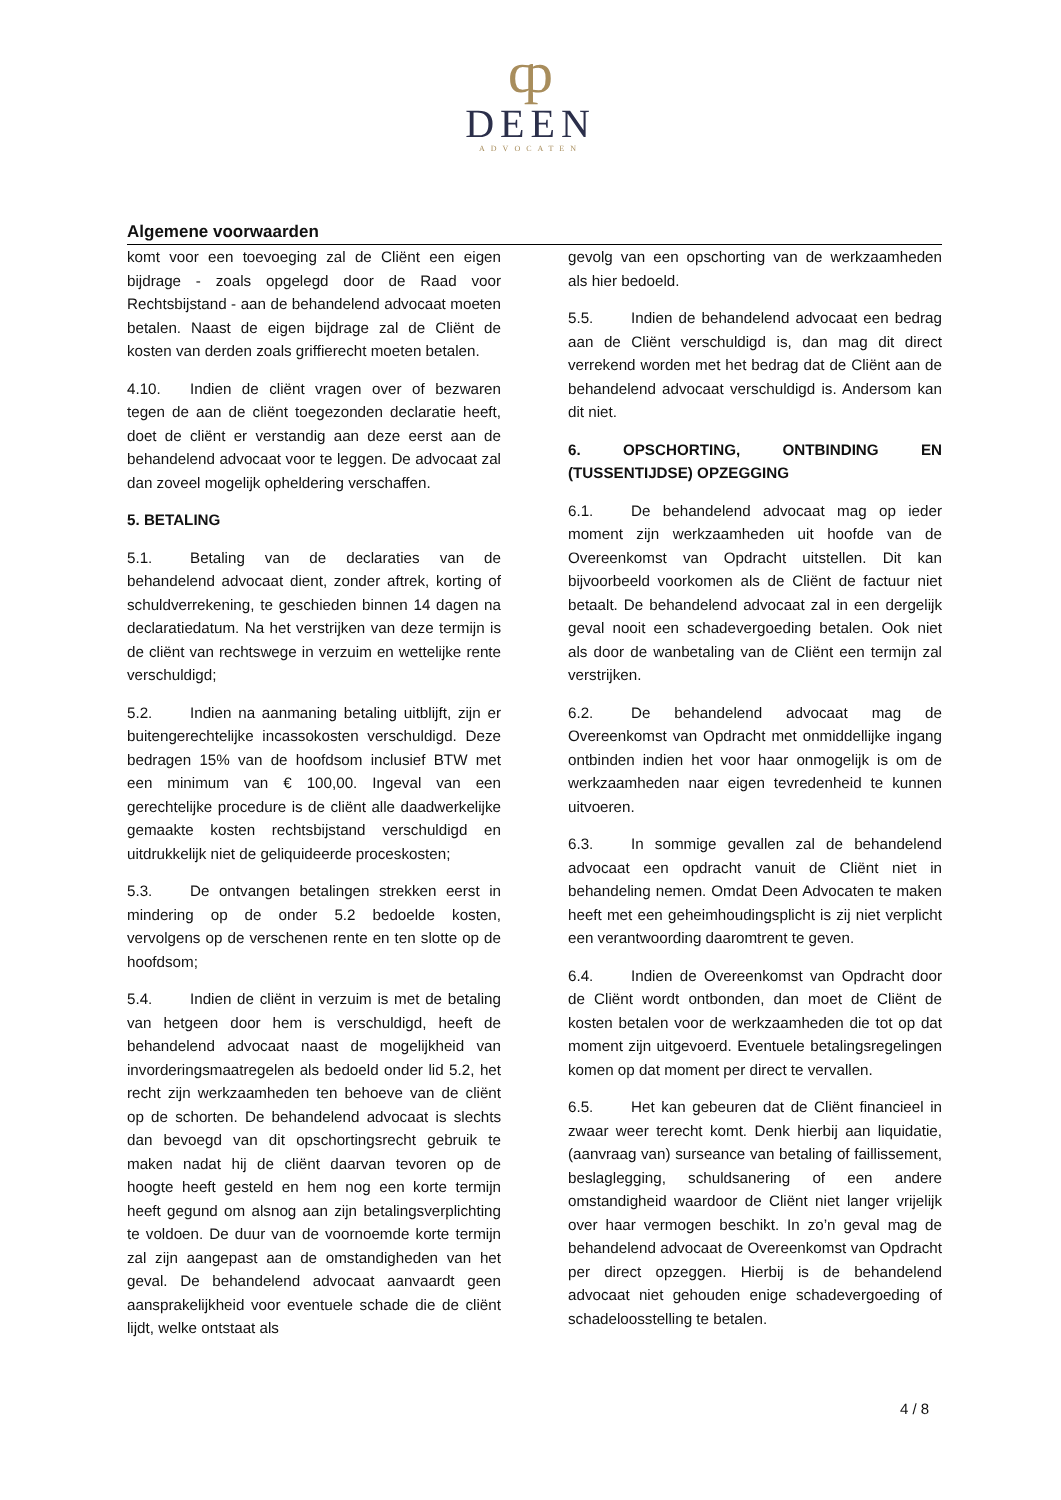ȹ
DEEN
ADVOCATEN
Algemene voorwaarden
komt voor een toevoeging zal de Cliënt een eigen bijdrage - zoals opgelegd door de Raad voor Rechtsbijstand - aan de behandelend advocaat moeten betalen. Naast de eigen bijdrage zal de Cliënt de kosten van derden zoals griffierecht moeten betalen.
4.10. Indien de cliënt vragen over of bezwaren tegen de aan de cliënt toegezonden declaratie heeft, doet de cliënt er verstandig aan deze eerst aan de behandelend advocaat voor te leggen. De advocaat zal dan zoveel mogelijk opheldering verschaffen.
5. BETALING
5.1. Betaling van de declaraties van de behandelend advocaat dient, zonder aftrek, korting of schuldverrekening, te geschieden binnen 14 dagen na declaratiedatum. Na het verstrijken van deze termijn is de cliënt van rechtswege in verzuim en wettelijke rente verschuldigd;
5.2. Indien na aanmaning betaling uitblijft, zijn er buitengerechtelijke incassokosten verschuldigd. Deze bedragen 15% van de hoofdsom inclusief BTW met een minimum van € 100,00. Ingeval van een gerechtelijke procedure is de cliënt alle daadwerkelijke gemaakte kosten rechtsbijstand verschuldigd en uitdrukkelijk niet de geliquideerde proceskosten;
5.3. De ontvangen betalingen strekken eerst in mindering op de onder 5.2 bedoelde kosten, vervolgens op de verschenen rente en ten slotte op de hoofdsom;
5.4. Indien de cliënt in verzuim is met de betaling van hetgeen door hem is verschuldigd, heeft de behandelend advocaat naast de mogelijkheid van invorderingsmaatregelen als bedoeld onder lid 5.2, het recht zijn werkzaamheden ten behoeve van de cliënt op de schorten. De behandelend advocaat is slechts dan bevoegd van dit opschortingsrecht gebruik te maken nadat hij de cliënt daarvan tevoren op de hoogte heeft gesteld en hem nog een korte termijn heeft gegund om alsnog aan zijn betalingsverplichting te voldoen. De duur van de voornoemde korte termijn zal zijn aangepast aan de omstandigheden van het geval. De behandelend advocaat aanvaardt geen aansprakelijkheid voor eventuele schade die de cliënt lijdt, welke ontstaat als
gevolg van een opschorting van de werkzaamheden als hier bedoeld.
5.5. Indien de behandelend advocaat een bedrag aan de Cliënt verschuldigd is, dan mag dit direct verrekend worden met het bedrag dat de Cliënt aan de behandelend advocaat verschuldigd is. Andersom kan dit niet.
6. OPSCHORTING, ONTBINDING EN (TUSSENTIJDSE) OPZEGGING
6.1. De behandelend advocaat mag op ieder moment zijn werkzaamheden uit hoofde van de Overeenkomst van Opdracht uitstellen. Dit kan bijvoorbeeld voorkomen als de Cliënt de factuur niet betaalt. De behandelend advocaat zal in een dergelijk geval nooit een schadevergoeding betalen. Ook niet als door de wanbetaling van de Cliënt een termijn zal verstrijken.
6.2. De behandelend advocaat mag de Overeenkomst van Opdracht met onmiddellijke ingang ontbinden indien het voor haar onmogelijk is om de werkzaamheden naar eigen tevredenheid te kunnen uitvoeren.
6.3. In sommige gevallen zal de behandelend advocaat een opdracht vanuit de Cliënt niet in behandeling nemen. Omdat Deen Advocaten te maken heeft met een geheimhoudingsplicht is zij niet verplicht een verantwoording daaromtrent te geven.
6.4. Indien de Overeenkomst van Opdracht door de Cliënt wordt ontbonden, dan moet de Cliënt de kosten betalen voor de werkzaamheden die tot op dat moment zijn uitgevoerd. Eventuele betalingsregelingen komen op dat moment per direct te vervallen.
6.5. Het kan gebeuren dat de Cliënt financieel in zwaar weer terecht komt. Denk hierbij aan liquidatie, (aanvraag van) surseance van betaling of faillissement, beslaglegging, schuldsanering of een andere omstandigheid waardoor de Cliënt niet langer vrijelijk over haar vermogen beschikt. In zo’n geval mag de behandelend advocaat de Overeenkomst van Opdracht per direct opzeggen. Hierbij is de behandelend advocaat niet gehouden enige schadevergoeding of schadeloosstelling te betalen.
4 / 8